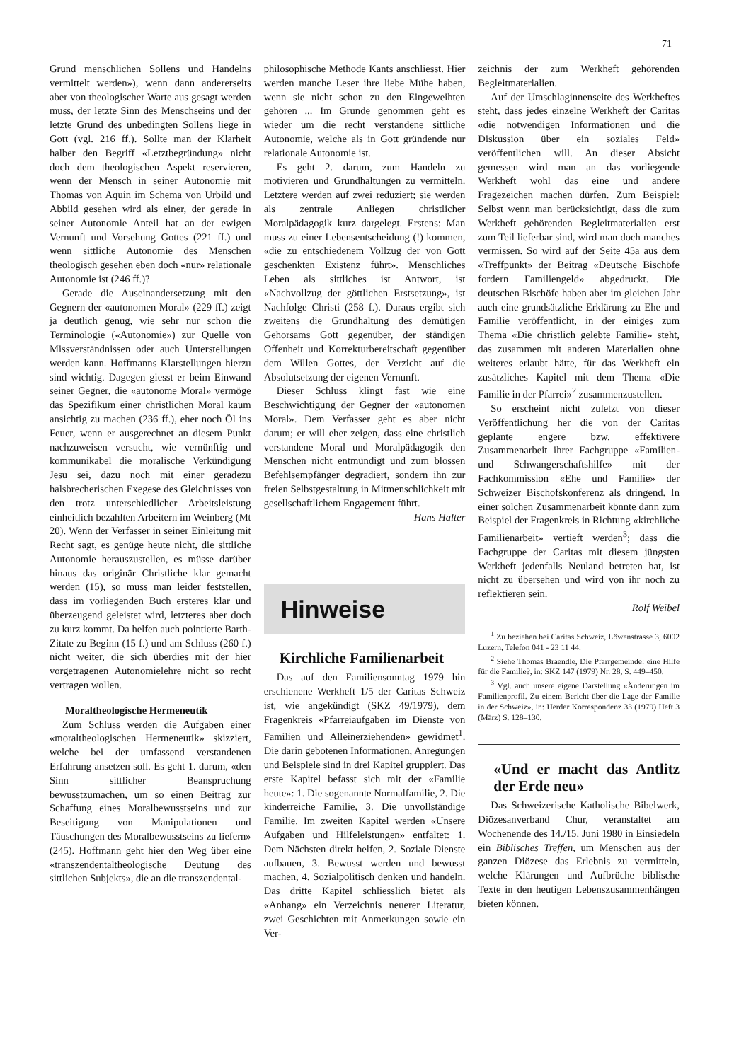71
Grund menschlichen Sollens und Handelns vermittelt werden»), wenn dann andererseits aber von theologischer Warte aus gesagt werden muss, der letzte Sinn des Menschseins und der letzte Grund des unbedingten Sollens liege in Gott (vgl. 216 ff.). Sollte man der Klarheit halber den Begriff «Letztbegründung» nicht doch dem theologischen Aspekt reservieren, wenn der Mensch in seiner Autonomie mit Thomas von Aquin im Schema von Urbild und Abbild gesehen wird als einer, der gerade in seiner Autonomie Anteil hat an der ewigen Vernunft und Vorsehung Gottes (221 ff.) und wenn sittliche Autonomie des Menschen theologisch gesehen eben doch «nur» relationale Autonomie ist (246 ff.)?
Gerade die Auseinandersetzung mit den Gegnern der «autonomen Moral» (229 ff.) zeigt ja deutlich genug, wie sehr nur schon die Terminologie («Autonomie») zur Quelle von Missverständnissen oder auch Unterstellungen werden kann. Hoffmanns Klarstellungen hierzu sind wichtig. Dagegen giesst er beim Einwand seiner Gegner, die «autonome Moral» vermöge das Spezifikum einer christlichen Moral kaum ansichtig zu machen (236 ff.), eher noch Öl ins Feuer, wenn er ausgerechnet an diesem Punkt nachzuweisen versucht, wie vernünftig und kommunikabel die moralische Verkündigung Jesu sei, dazu noch mit einer geradezu halsbrecherischen Exegese des Gleichnisses von den trotz unterschiedlicher Arbeitsleistung einheitlich bezahlten Arbeitern im Weinberg (Mt 20). Wenn der Verfasser in seiner Einleitung mit Recht sagt, es genüge heute nicht, die sittliche Autonomie herauszustellen, es müsse darüber hinaus das originär Christliche klar gemacht werden (15), so muss man leider feststellen, dass im vorliegenden Buch ersteres klar und überzeugend geleistet wird, letzteres aber doch zu kurz kommt. Da helfen auch pointierte Barth-Zitate zu Beginn (15 f.) und am Schluss (260 f.) nicht weiter, die sich überdies mit der hier vorgetragenen Autonomielehre nicht so recht vertragen wollen.
Moraltheologische Hermeneutik
Zum Schluss werden die Aufgaben einer «moraltheologischen Hermeneutik» skizziert, welche bei der umfassend verstandenen Erfahrung ansetzen soll. Es geht 1. darum, «den Sinn sittlicher Beanspruchung bewusstzumachen, um so einen Beitrag zur Schaffung eines Moralbewusstseins und zur Beseitigung von Manipulationen und Täuschungen des Moralbewusstseins zu liefern» (245). Hoffmann geht hier den Weg über eine «transzendentaltheologische Deutung des sittlichen Subjekts», die an die transzendental-
philosophische Methode Kants anschliesst. Hier werden manche Leser ihre liebe Mühe haben, wenn sie nicht schon zu den Eingeweihten gehören ... Im Grunde genommen geht es wieder um die recht verstandene sittliche Autonomie, welche als in Gott gründende nur relationale Autonomie ist.
Es geht 2. darum, zum Handeln zu motivieren und Grundhaltungen zu vermitteln. Letztere werden auf zwei reduziert; sie werden als zentrale Anliegen christlicher Moralpädagogik kurz dargelegt. Erstens: Man muss zu einer Lebensentscheidung (!) kommen, «die zu entschiedenem Vollzug der von Gott geschenkten Existenz führt». Menschliches Leben als sittliches ist Antwort, ist «Nachvollzug der göttlichen Erstsetzung», ist Nachfolge Christi (258 f.). Daraus ergibt sich zweitens die Grundhaltung des demütigen Gehorsams Gott gegenüber, der ständigen Offenheit und Korrekturbereitschaft gegenüber dem Willen Gottes, der Verzicht auf die Absolutsetzung der eigenen Vernunft.
Dieser Schluss klingt fast wie eine Beschwichtigung der Gegner der «autonomen Moral». Dem Verfasser geht es aber nicht darum; er will eher zeigen, dass eine christlich verstandene Moral und Moralpädagogik den Menschen nicht entmündigt und zum blossen Befehlsempfänger degradiert, sondern ihn zur freien Selbstgestaltung in Mitmenschlichkeit mit gesellschaftlichem Engagement führt.
Hans Halter
Hinweise
Kirchliche Familienarbeit
Das auf den Familiensonntag 1979 hin erschienene Werkheft 1/5 der Caritas Schweiz ist, wie angekündigt (SKZ 49/1979), dem Fragenkreis «Pfarreiaufgaben im Dienste von Familien und Alleinerziehenden» gewidmet<sup>1</sup>. Die darin gebotenen Informationen, Anregungen und Beispiele sind in drei Kapitel gruppiert. Das erste Kapitel befasst sich mit der «Familie heute»: 1. Die sogenannte Normalfamilie, 2. Die kinderreiche Familie, 3. Die unvollständige Familie. Im zweiten Kapitel werden «Unsere Aufgaben und Hilfeleistungen» entfaltet: 1. Dem Nächsten direkt helfen, 2. Soziale Dienste aufbauen, 3. Bewusst werden und bewusst machen, 4. Sozialpolitisch denken und handeln. Das dritte Kapitel schliesslich bietet als «Anhang» ein Verzeichnis neuerer Literatur, zwei Geschichten mit Anmerkungen sowie ein Ver-
zeichnis der zum Werkheft gehörenden Begleitmaterialien.
Auf der Umschlaginnenseite des Werkheftes steht, dass jedes einzelne Werkheft der Caritas «die notwendigen Informationen und die Diskussion über ein soziales Feld» veröffentlichen will. An dieser Absicht gemessen wird man an das vorliegende Werkheft wohl das eine und andere Fragezeichen machen dürfen. Zum Beispiel: Selbst wenn man berücksichtigt, dass die zum Werkheft gehörenden Begleitmaterialien erst zum Teil lieferbar sind, wird man doch manches vermissen. So wird auf der Seite 45a aus dem «Treffpunkt» der Beitrag «Deutsche Bischöfe fordern Familiengeld» abgedruckt. Die deutschen Bischöfe haben aber im gleichen Jahr auch eine grundsätzliche Erklärung zu Ehe und Familie veröffentlicht, in der einiges zum Thema «Die christlich gelebte Familie» steht, das zusammen mit anderen Materialien ohne weiteres erlaubt hätte, für das Werkheft ein zusätzliches Kapitel mit dem Thema «Die Familie in der Pfarrei»<sup>2</sup> zusammenzustellen.
So erscheint nicht zuletzt von dieser Veröffentlichung her die von der Caritas geplante engere bzw. effektivere Zusammenarbeit ihrer Fachgruppe «Familien- und Schwangerschaftshilfe» mit der Fachkommission «Ehe und Familie» der Schweizer Bischofskonferenz als dringend. In einer solchen Zusammenarbeit könnte dann zum Beispiel der Fragenkreis in Richtung «kirchliche Familienarbeit» vertieft werden<sup>3</sup>; dass die Fachgruppe der Caritas mit diesem jüngsten Werkheft jedenfalls Neuland betreten hat, ist nicht zu übersehen und wird von ihr noch zu reflektieren sein.
Rolf Weibel
<sup>1</sup> Zu beziehen bei Caritas Schweiz, Löwenstrasse 3, 6002 Luzern, Telefon 041 - 23 11 44.
<sup>2</sup> Siehe Thomas Braendle, Die Pfarrgemeinde: eine Hilfe für die Familie?, in: SKZ 147 (1979) Nr. 28, S. 449–450.
<sup>3</sup> Vgl. auch unsere eigene Darstellung «Änderungen im Familienprofil. Zu einem Bericht über die Lage der Familie in der Schweiz», in: Herder Korrespondenz 33 (1979) Heft 3 (März) S. 128–130.
«Und er macht das Antlitz der Erde neu»
Das Schweizerische Katholische Bibelwerk, Diözesanverband Chur, veranstaltet am Wochenende des 14./15. Juni 1980 in Einsiedeln ein Biblisches Treffen, um Menschen aus der ganzen Diözese das Erlebnis zu vermitteln, welche Klärungen und Aufbrüche biblische Texte in den heutigen Lebenszusammenhängen bieten können.